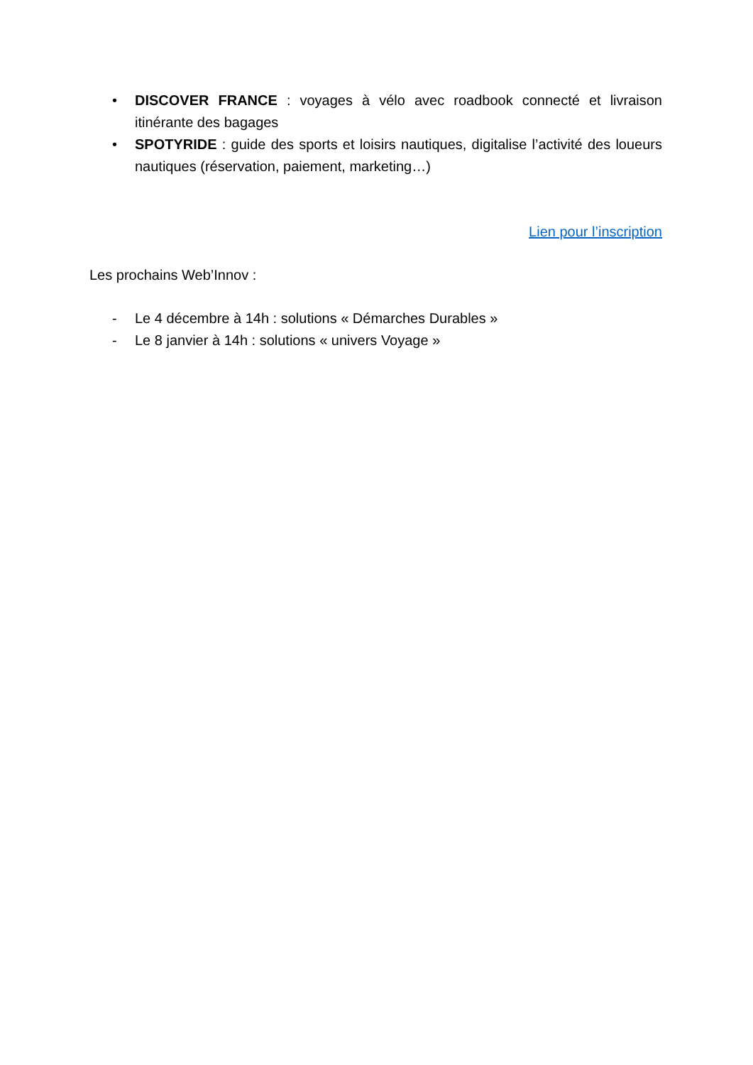• DISCOVER FRANCE : voyages à vélo avec roadbook connecté et livraison itinérante des bagages
• SPOTYRIDE : guide des sports et loisirs nautiques, digitalise l’activité des loueurs nautiques (réservation, paiement, marketing…)
Lien pour l’inscription
Les prochains Web’Innov :
- Le 4 décembre à 14h : solutions « Démarches Durables »
- Le 8 janvier à 14h : solutions « univers Voyage »